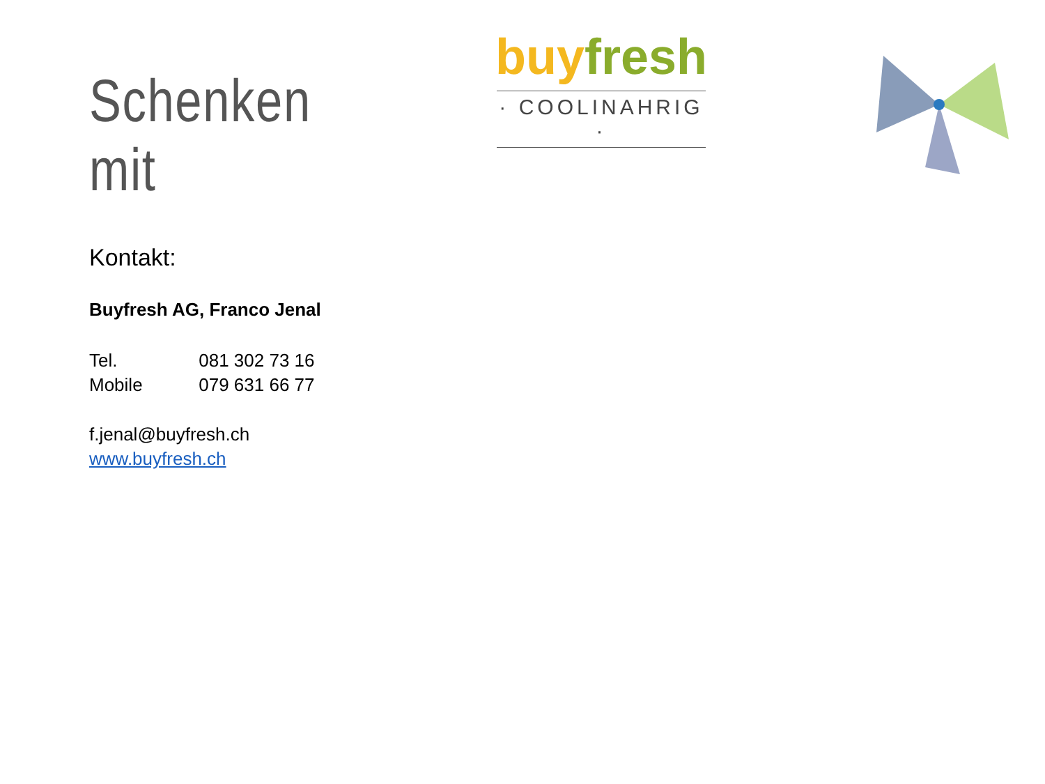Schenken mit
buy fresh
· COOLINAHRIG ·
Kontakt:
Buyfresh AG, Franco Jenal
Tel. 081 302 73 16
Mobile 079 631 66 77
f.jenal@buyfresh.ch
www.buyfresh.ch